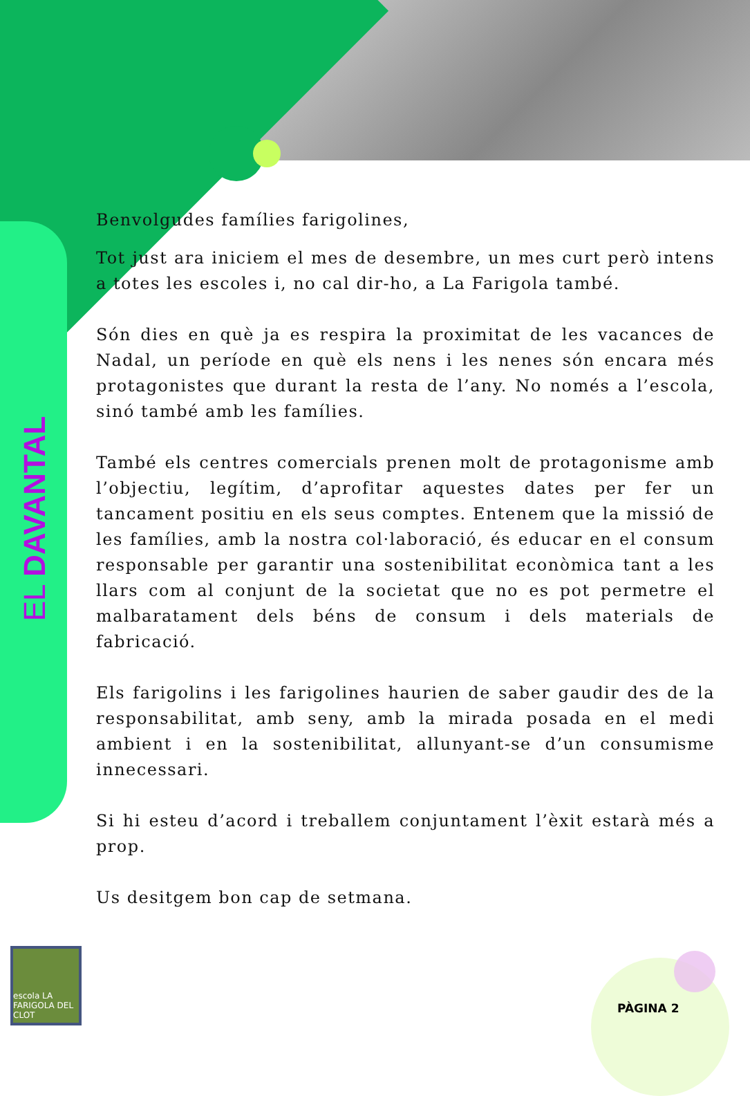EL DAVANTAL
Benvolgudes famílies farigolines,
Tot just ara iniciem el mes de desembre, un mes curt però intens a totes les escoles i, no cal dir-ho, a La Farigola també.
Són dies en què ja es respira la proximitat de les vacances de Nadal, un període en què els nens i les nenes són encara més protagonistes que durant la resta de l’any. No només a l’escola, sinó també amb les famílies.
També els centres comercials prenen molt de protagonisme amb l’objectiu, legítim, d’aprofitar aquestes dates per fer un tancament positiu en els seus comptes. Entenem que la missió de les famílies, amb la nostra col·laboració, és educar en el consum responsable per garantir una sostenibilitat econòmica tant a les llars com al conjunt de la societat que no es pot permetre el malbaratament dels béns de consum i dels materials de fabricació.
Els farigolins i les farigolines haurien de saber gaudir des de la responsabilitat, amb seny, amb la mirada posada en el medi ambient i en la sostenibilitat, allunyant-se d’un consumisme innecessari.
Si hi esteu d’acord i treballem conjuntament l’èxit estarà més a prop.
Us desitgem bon cap de setmana.
escola LA FARIGOLA DEL CLOT
PÀGINA 2